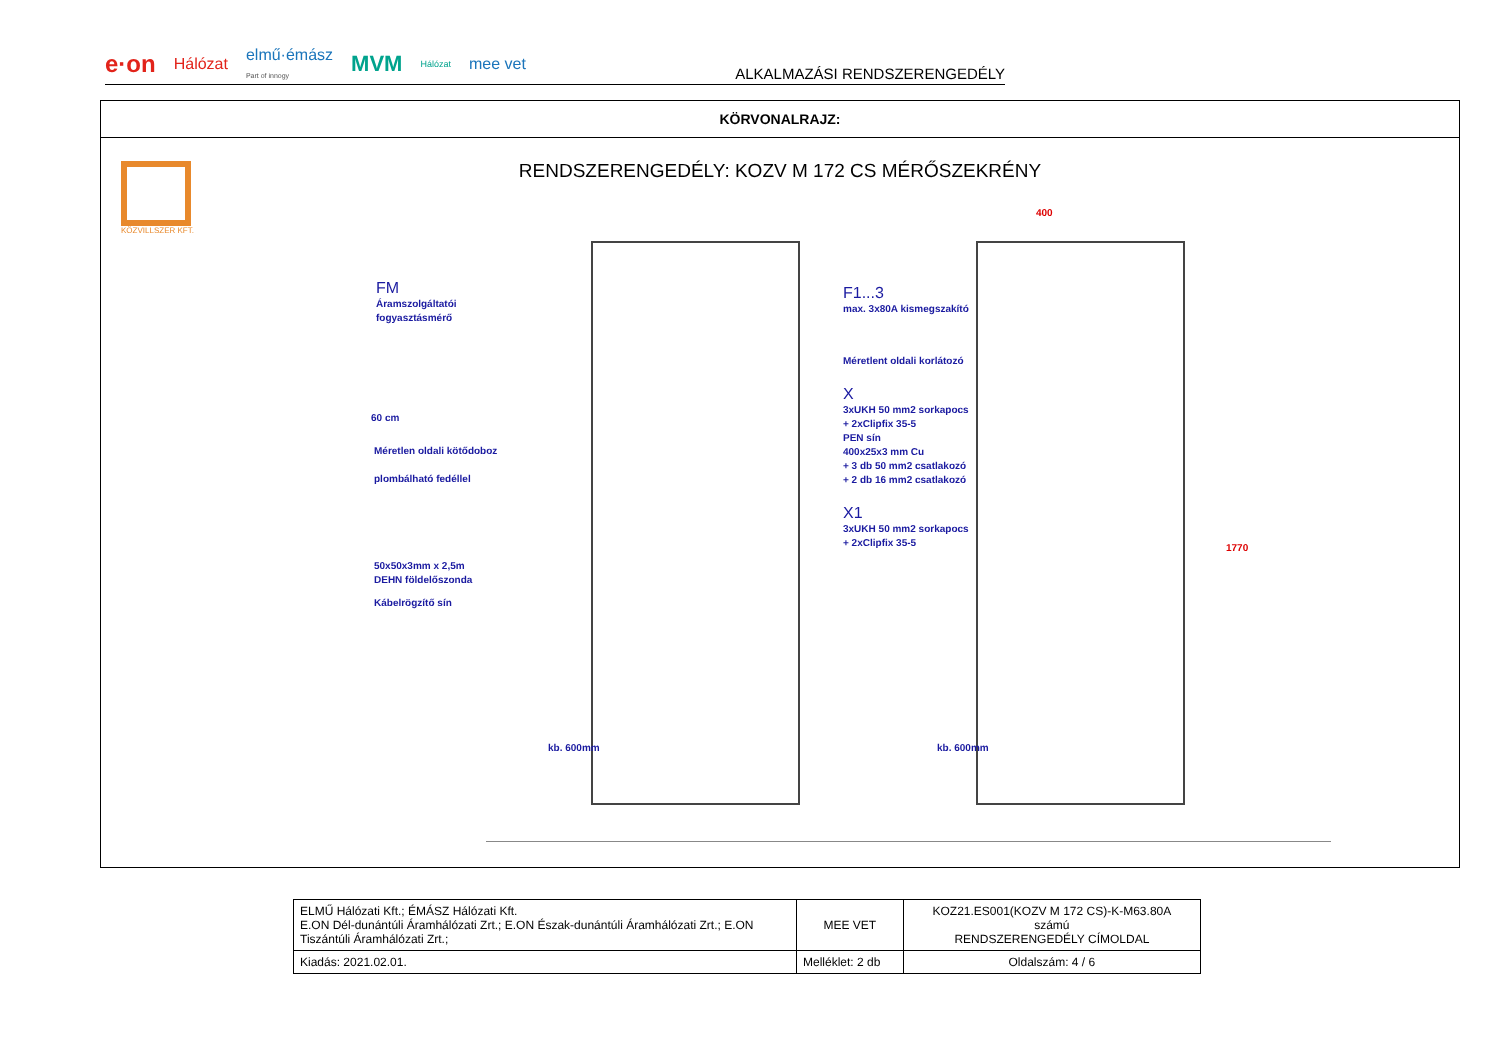e·on Hálózat elmű·émász
Part of innogy MVM Hálózat mee vet
ALKALMAZÁSI RENDSZERENGEDÉLY
KÖRVONALRAJZ:
KÖZVILLSZER KFT.
RENDSZERENGEDÉLY: KOZV M 172 CS MÉRŐSZEKRÉNY
FM
Áramszolgáltatói
fogyasztásmérő
60 cm
Méretlen oldali kötődoboz
plombálható fedéllel
50x50x3mm x 2,5m
DEHN földelőszonda
Kábelrögzítő sín
F1...3
max. 3x80A kismegszakító
Méretlent oldali korlátozó
X
3xUKH 50 mm2 sorkapocs
+ 2xClipfix 35-5
PEN sín
400x25x3 mm Cu
+ 3 db 50 mm2 csatlakozó
+ 2 db 16 mm2 csatlakozó
X1
3xUKH 50 mm2 sorkapocs
+ 2xClipfix 35-5
kb. 600mm kb. 600mm
400
1770
| ELMŰ Hálózati Kft.; ÉMÁSZ Hálózati Kft. E.ON Dél-dunántúli Áramhálózati Zrt.; E.ON Észak-dunántúli Áramhálózati Zrt.; E.ON Tiszántúli Áramhálózati Zrt.; | MEE VET | KOZ21.ES001(KOZV M 172 CS)-K-M63.80A számú RENDSZERENGEDÉLY CÍMOLDAL |
| Kiadás: 2021.02.01. | Melléklet: 2 db | Oldalszám: 4 / 6 |